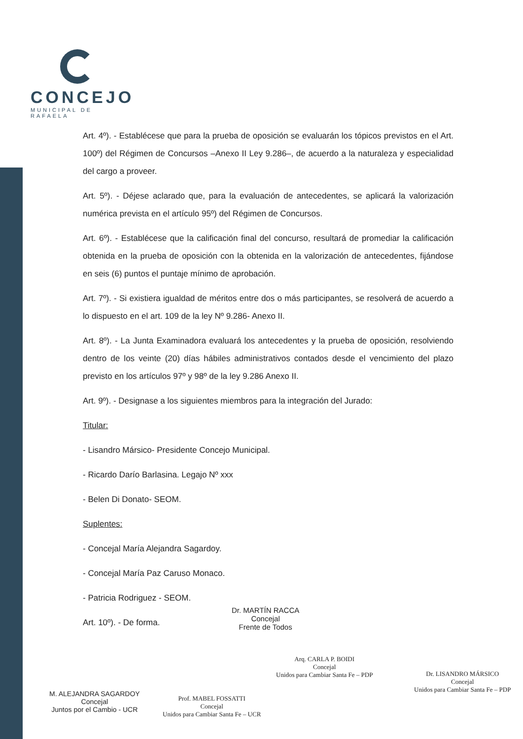CONCEJO
MUNICIPAL DE RAFAELA
Art. 4º). - Establécese que para la prueba de oposición se evaluarán los tópicos previstos en el Art. 100º) del Régimen de Concursos –Anexo II Ley 9.286–, de acuerdo a la naturaleza y especialidad del cargo a proveer.
Art. 5º). - Déjese aclarado que, para la evaluación de antecedentes, se aplicará la valorización numérica prevista en el artículo 95º) del Régimen de Concursos.
Art. 6º). - Establécese que la calificación final del concurso, resultará de promediar la calificación obtenida en la prueba de oposición con la obtenida en la valorización de antecedentes, fijándose en seis (6) puntos el puntaje mínimo de aprobación.
Art. 7º). - Si existiera igualdad de méritos entre dos o más participantes, se resolverá de acuerdo a lo dispuesto en el art. 109 de la ley Nº 9.286- Anexo II.
Art. 8º). - La Junta Examinadora evaluará los antecedentes y la prueba de oposición, resolviendo dentro de los veinte (20) días hábiles administrativos contados desde el vencimiento del plazo previsto en los artículos 97º y 98º de la ley 9.286 Anexo II.
Art. 9º). - Designase a los siguientes miembros para la integración del Jurado:
Titular:
- Lisandro Mársico- Presidente Concejo Municipal.
- Ricardo Darío Barlasina. Legajo Nº xxx
- Belen Di Donato- SEOM.
Suplentes:
- Concejal María Alejandra Sagardoy.
- Concejal María Paz Caruso Monaco.
- Patricia Rodriguez - SEOM.
Art. 10º). - De forma.
Dr. MARTÍN RACCA
Concejal
Frente de Todos
Arq. CARLA P. BOIDI
Concejal
Unidos para Cambiar Santa Fe – PDP
Dr. LISANDRO MÁRSICO
Concejal
Unidos para Cambiar Santa Fe – PDP
M. ALEJANDRA SAGARDOY
Concejal
Juntos por el Cambio - UCR
Prof. MABEL FOSSATTI
Concejal
Unidos para Cambiar Santa Fe – UCR